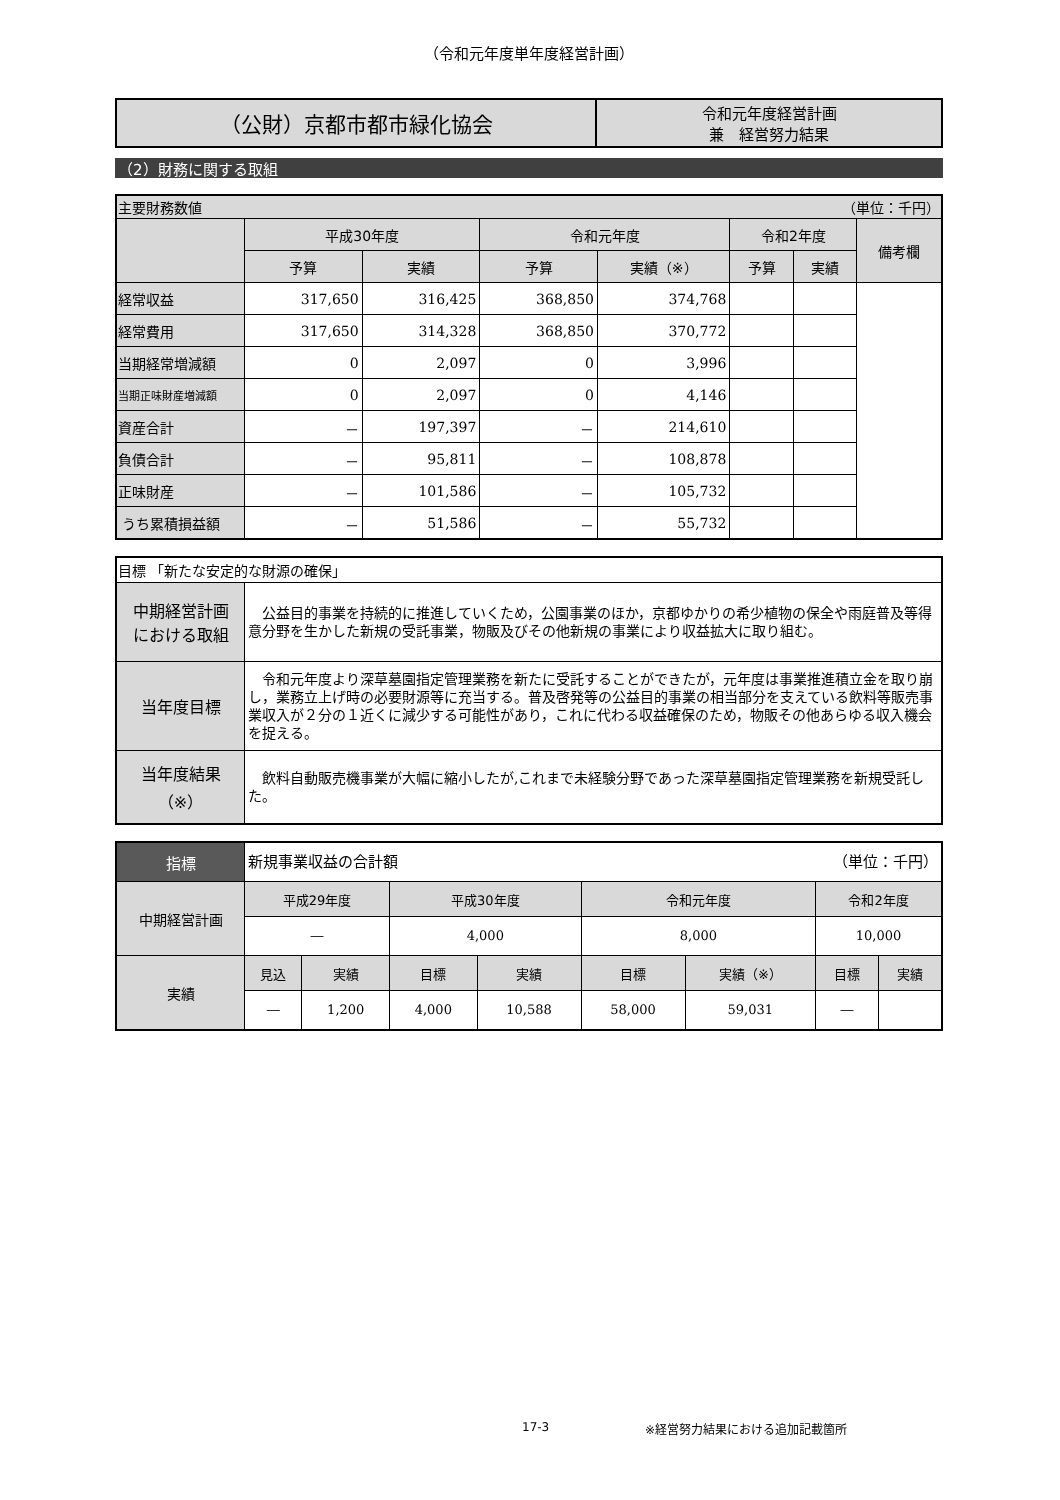（令和元年度単年度経営計画）
| （公財）京都市都市緑化協会 | 令和元年度経営計画 兼 経営努力結果 |
（2）財務に関する取組
| 主要財務数値 （単位：千円） | | | | | | | |
| | 平成30年度 | | 令和元年度 | | 令和2年度 | | 備考欄 |
| | 予算 | 実績 | 予算 | 実績（※） | 予算 | 実績 | |
| 経常収益 | 317,650 | 316,425 | 368,850 | 374,768 | | | |
| 経常費用 | 317,650 | 314,328 | 368,850 | 370,772 | | | |
| 当期経常増減額 | 0 | 2,097 | 0 | 3,996 | | | |
| 当期正味財産増減額 | 0 | 2,097 | 0 | 4,146 | | | |
| 資産合計 | － | 197,397 | － | 214,610 | | | |
| 負債合計 | － | 95,811 | － | 108,878 | | | |
| 正味財産 | － | 101,586 | － | 105,732 | | | |
| うち累積損益額 | － | 51,586 | － | 55,732 | | | |
| 目標 「新たな安定的な財源の確保」 | |
| 中期経営計画 における取組 | 公益目的事業を持続的に推進していくため，公園事業のほか，京都ゆかりの希少植物の保全や雨庭普及等得意分野を生かした新規の受託事業，物販及びその他新規の事業により収益拡大に取り組む。 |
| 当年度目標 | 令和元年度より深草墓園指定管理業務を新たに受託することができたが，元年度は事業推進積立金を取り崩し，業務立上げ時の必要財源等に充当する。普及啓発等の公益目的事業の相当部分を支えている飲料等販売事業収入が２分の１近くに減少する可能性があり，これに代わる収益確保のため，物販その他あらゆる収入機会を捉える。 |
| 当年度結果 （※） | 飲料自動販売機事業が大幅に縮小したが,これまで未経験分野であった深草墓園指定管理業務を新規受託した。 |
| 指標 | 新規事業収益の合計額 （単位：千円） | | | | | | | |
| 中期経営計画 | 平成29年度 | | 平成30年度 | | 令和元年度 | | 令和2年度 | |
| | ― | | 4,000 | | 8,000 | | 10,000 | |
| 実績 | 見込 | 実績 | 目標 | 実績 | 目標 | 実績（※） | 目標 | 実績 |
| | ― | 1,200 | 4,000 | 10,588 | 58,000 | 59,031 | ― | |
17-3 ※経営努力結果における追加記載箇所